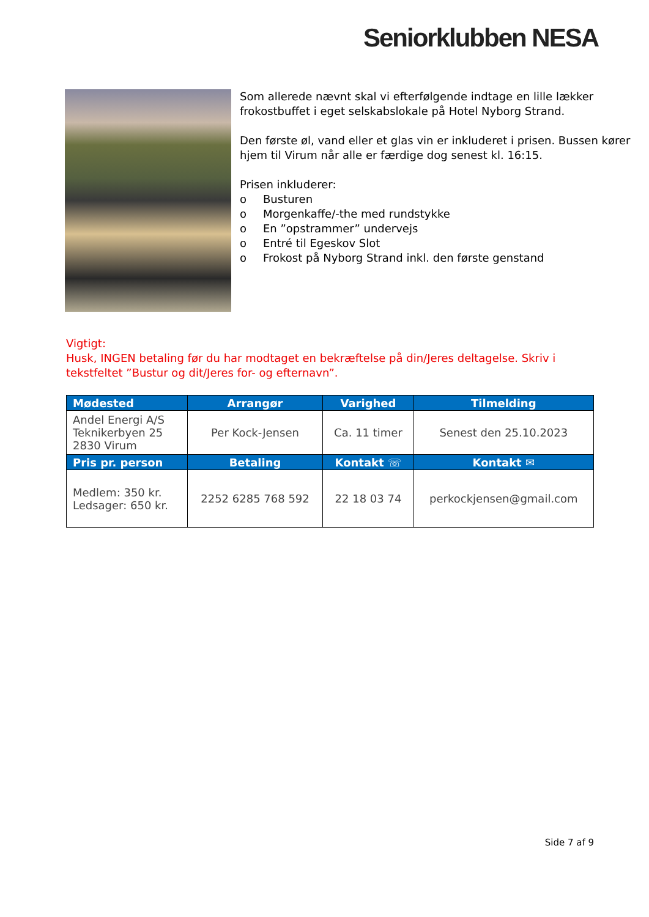Seniorklubben NESA
Som allerede nævnt skal vi efterfølgende indtage en lille lækker frokostbuffet i eget selskabslokale på Hotel Nyborg Strand.
Den første øl, vand eller et glas vin er inkluderet i prisen. Bussen kører hjem til Virum når alle er færdige dog senest kl. 16:15.
Prisen inkluderer:
o Busturen
o Morgenkaffe/-the med rundstykke
o En ”opstrammer” undervejs
o Entré til Egeskov Slot
o Frokost på Nyborg Strand inkl. den første genstand
Vigtigt:
Husk, INGEN betaling før du har modtaget en bekræftelse på din/Jeres deltagelse. Skriv i tekstfeltet ”Bustur og dit/Jeres for- og efternavn”.
| Mødested | Arrangør | Varighed | Tilmelding |
| --- | --- | --- | --- |
| Andel Energi A/S Teknikerbyen 25 2830 Virum | Per Kock-Jensen | Ca. 11 timer | Senest den 25.10.2023 |
| Pris pr. person | Betaling | Kontakt ☏ | Kontakt ✉ |
| Medlem: 350 kr. Ledsager: 650 kr. | 2252 6285 768 592 | 22 18 03 74 | perkockjensen@gmail.com |
Side 7 af 9